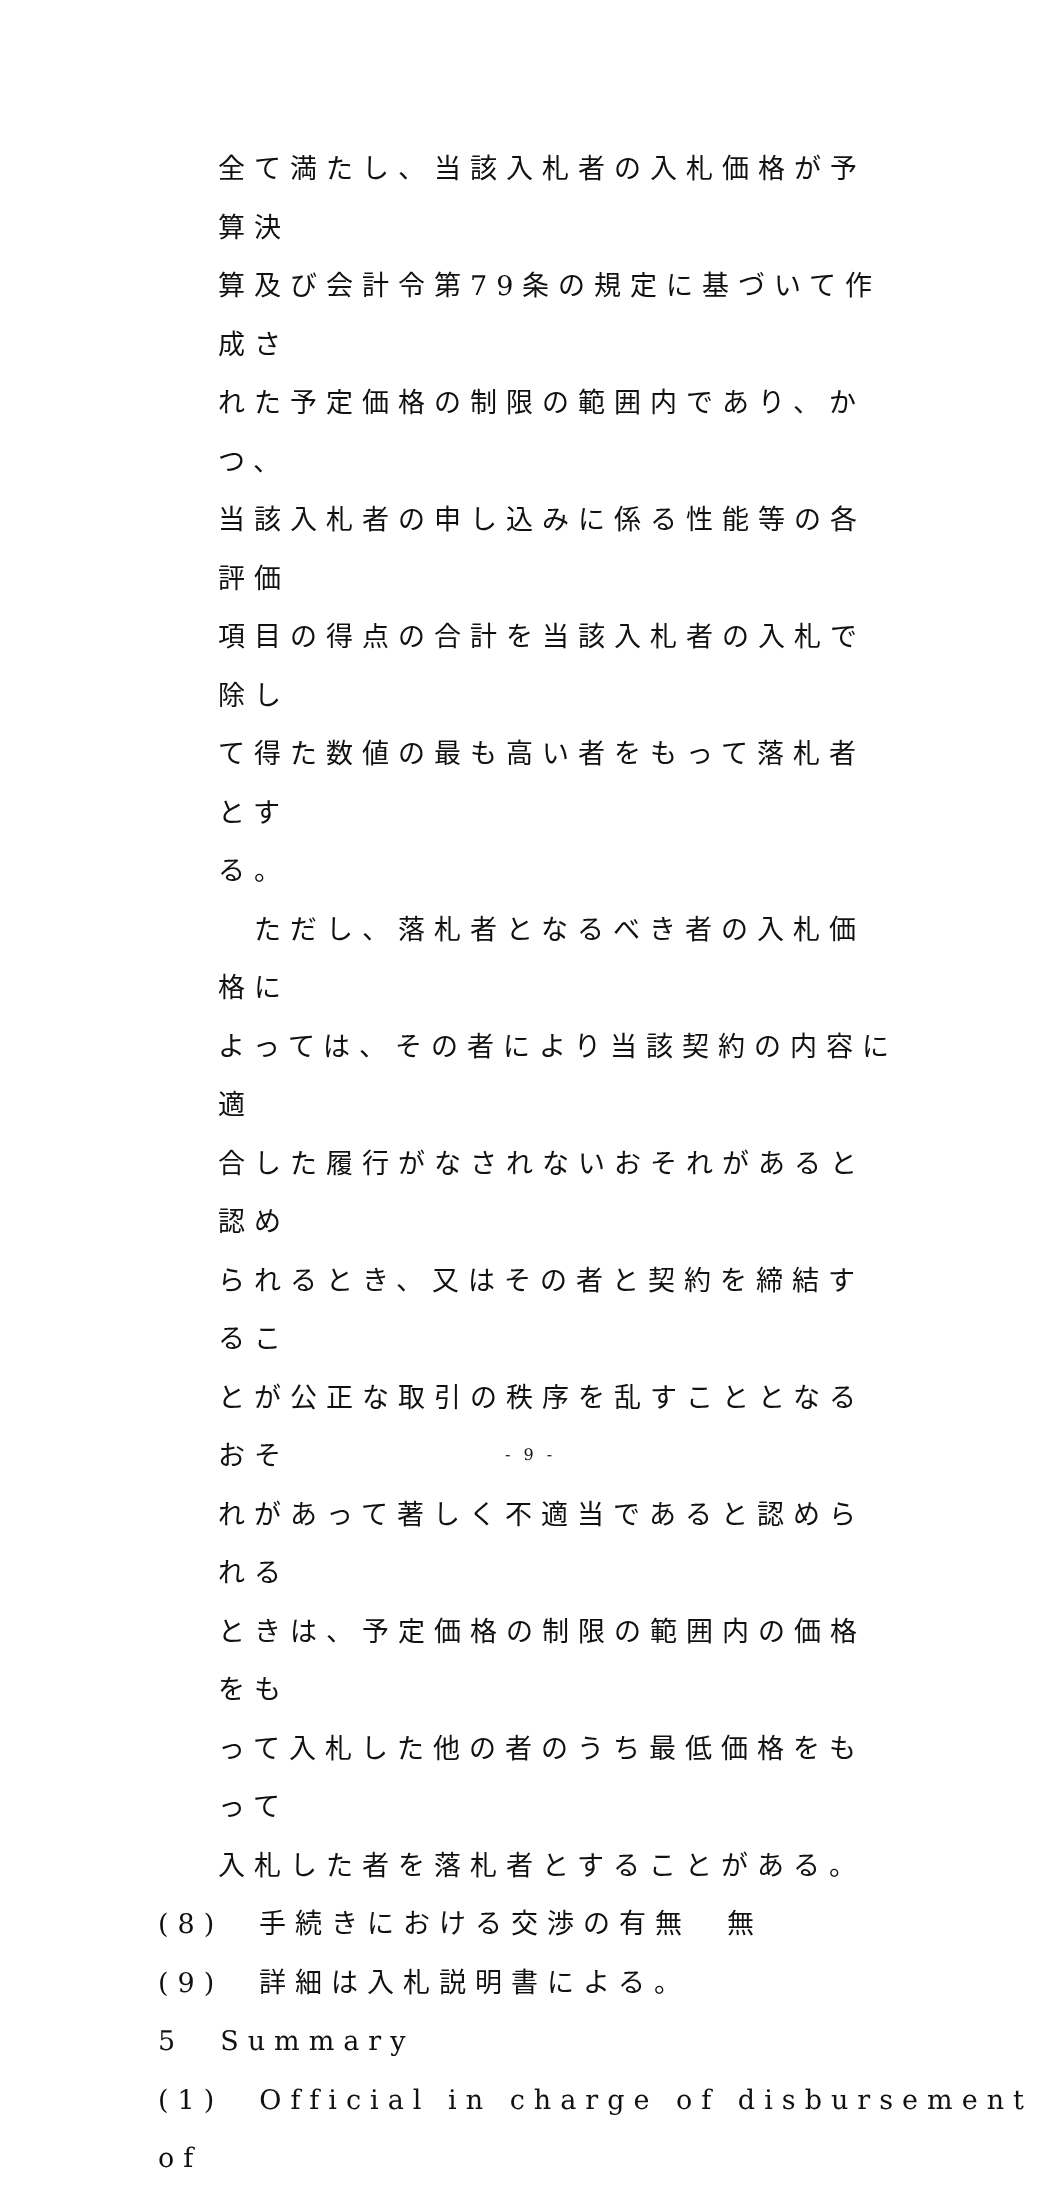全て満たし、当該入札者の入札価格が予算決
算及び会計令第79条の規定に基づいて作成さ
れた予定価格の制限の範囲内であり、かつ、
当該入札者の申し込みに係る性能等の各評価
項目の得点の合計を当該入札者の入札で除し
て得た数値の最も高い者をもって落札者とす
る。
　ただし、落札者となるべき者の入札価格に
よっては、その者により当該契約の内容に適
合した履行がなされないおそれがあると認め
られるとき、又はその者と契約を締結するこ
とが公正な取引の秩序を乱すこととなるおそ
れがあって著しく不適当であると認められる
ときは、予定価格の制限の範囲内の価格をも
って入札した他の者のうち最低価格をもって
入札した者を落札者とすることがある。
(8)　手続きにおける交渉の有無　無
(9)　詳細は入札説明書による。
5　Summary
(1)　Official in charge of disbursement of
- 9 -